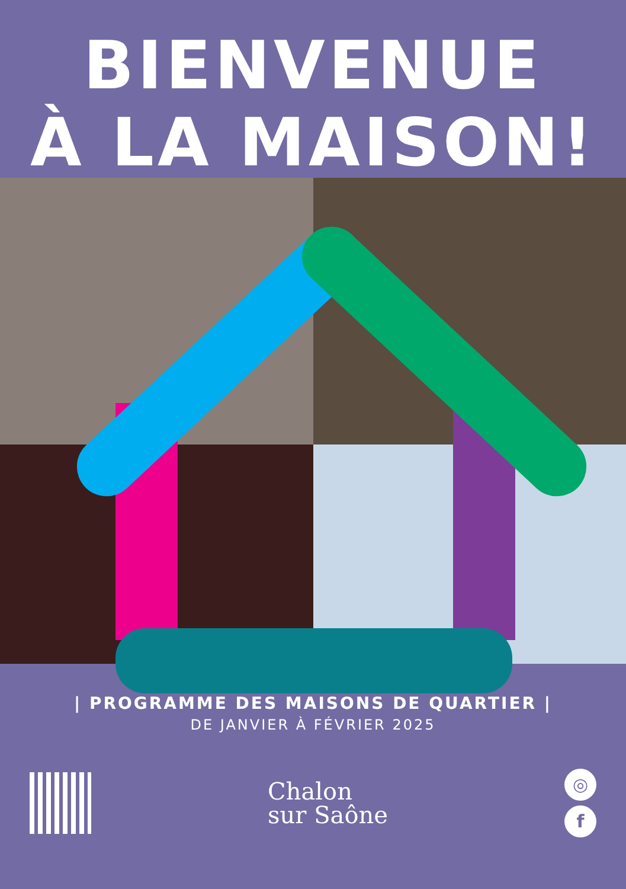BIENVENUE
À LA MAISON!
| PROGRAMME DES MAISONS DE QUARTIER |
DE JANVIER À FÉVRIER 2025
Chalon
sur Saône
◎
f